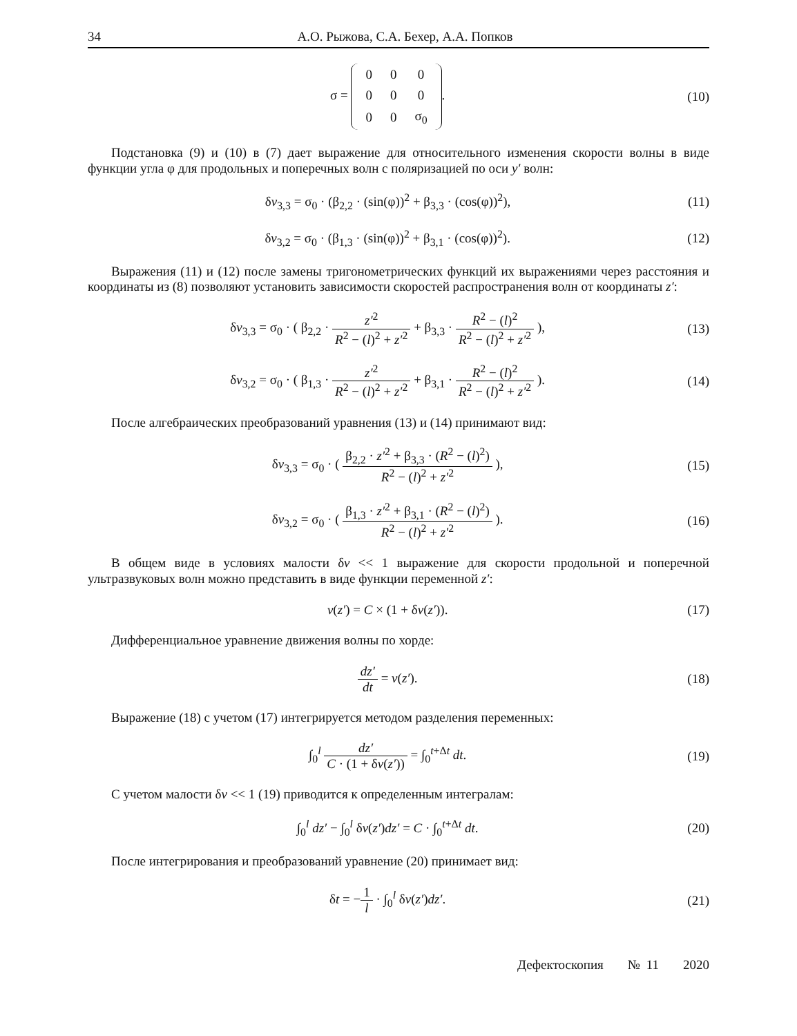34 А.О. Рыжова, С.А. Бехер, А.А. Попков
σ =
| 0 | 0 | 0 |
| 0 | 0 | 0 |
| 0 | 0 | σ<sub>0</sub> |
.
(10)
Подстановка (9) и (10) в (7) дает выражение для относительного изменения скорости волны в виде функции угла φ для продольных и поперечных волн с поляризацией по оси y′ волн:
δv<sub>3,3</sub> = σ<sub>0</sub> · (β<sub>2,2</sub> · (sin(φ))<sup>2</sup> + β<sub>3,3</sub> · (cos(φ))<sup>2</sup>),
(11)
δv<sub>3,2</sub> = σ<sub>0</sub> · (β<sub>1,3</sub> · (sin(φ))<sup>2</sup> + β<sub>3,1</sub> · (cos(φ))<sup>2</sup>).
(12)
Выражения (11) и (12) после замены тригонометрических функций их выражениями через расстояния и координаты из (8) позволяют установить зависимости скоростей распространения волн от координаты z′:
δv<sub>3,3</sub> = σ<sub>0</sub> · ( β<sub>2,2</sub> · z′<sup>2</sup> R<sup>2</sup> − (l)<sup>2</sup> + z′<sup>2</sup> + β<sub>3,3</sub> · R<sup>2</sup> − (l)<sup>2</sup> R<sup>2</sup> − (l)<sup>2</sup> + z′<sup>2</sup> ),
(13)
δv<sub>3,2</sub> = σ<sub>0</sub> · ( β<sub>1,3</sub> · z′<sup>2</sup> R<sup>2</sup> − (l)<sup>2</sup> + z′<sup>2</sup> + β<sub>3,1</sub> · R<sup>2</sup> − (l)<sup>2</sup> R<sup>2</sup> − (l)<sup>2</sup> + z′<sup>2</sup> ).
(14)
После алгебраических преобразований уравнения (13) и (14) принимают вид:
δv<sub>3,3</sub> = σ<sub>0</sub> · ( β<sub>2,2</sub> · z′<sup>2</sup> + β<sub>3,3</sub> · (R<sup>2</sup> − (l)<sup>2</sup>) R<sup>2</sup> − (l)<sup>2</sup> + z′<sup>2</sup> ),
(15)
δv<sub>3,2</sub> = σ<sub>0</sub> · ( β<sub>1,3</sub> · z′<sup>2</sup> + β<sub>3,1</sub> · (R<sup>2</sup> − (l)<sup>2</sup>) R<sup>2</sup> − (l)<sup>2</sup> + z′<sup>2</sup> ).
(16)
В общем виде в условиях малости δv << 1 выражение для скорости продольной и поперечной ультразвуковых волн можно представить в виде функции переменной z′:
v(z′) = C × (1 + δv(z′)). (17)
Дифференциальное уравнение движения волны по хорде:
dz′ dt = v(z′). (18)
Выражение (18) с учетом (17) интегрируется методом разделения переменных:
∫<sub>0</sub><sup>l</sup> dz′ C · (1 + δv(z′)) = ∫<sub>0</sub><sup>t+Δt</sup> dt.
(19)
С учетом малости δv << 1 (19) приводится к определенным интегралам:
∫<sub>0</sub><sup>l</sup> dz′ − ∫<sub>0</sub><sup>l</sup> δv(z′)dz′ = C · ∫<sub>0</sub><sup>t+Δt</sup> dt.
(20)
После интегрирования и преобразований уравнение (20) принимает вид:
δt = −1 l · ∫<sub>0</sub><sup>l</sup> δv(z′)dz′. (21)
Дефектоскопия № 11 2020